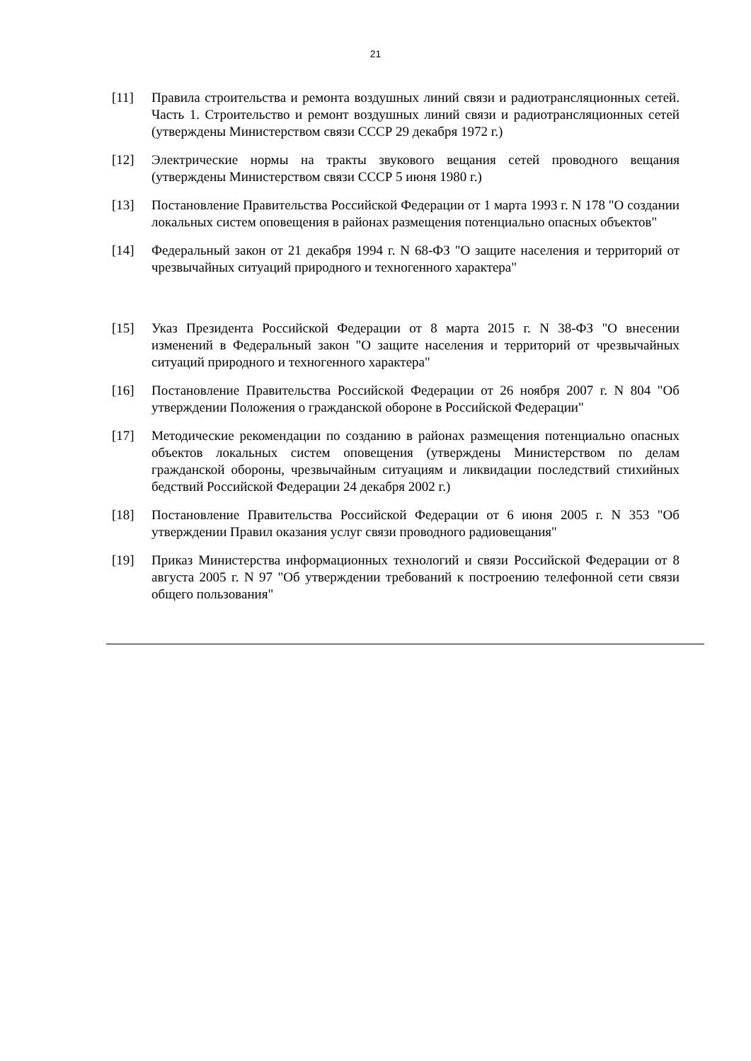21
[11] Правила строительства и ремонта воздушных линий связи и радиотрансляционных сетей. Часть 1. Строительство и ремонт воздушных линий связи и радиотрансляционных сетей (утверждены Министерством связи СССР 29 декабря 1972 г.)
[12] Электрические нормы на тракты звукового вещания сетей проводного вещания (утверждены Министерством связи СССР 5 июня 1980 г.)
[13] Постановление Правительства Российской Федерации от 1 марта 1993 г. N 178 "О создании локальных систем оповещения в районах размещения потенциально опасных объектов"
[14] Федеральный закон от 21 декабря 1994 г. N 68-ФЗ "О защите населения и территорий от чрезвычайных ситуаций природного и техногенного характера"
[15] Указ Президента Российской Федерации от 8 марта 2015 г. N 38-ФЗ "О внесении изменений в Федеральный закон "О защите населения и территорий от чрезвычайных ситуаций природного и техногенного характера"
[16] Постановление Правительства Российской Федерации от 26 ноября 2007 г. N 804 "Об утверждении Положения о гражданской обороне в Российской Федерации"
[17] Методические рекомендации по созданию в районах размещения потенциально опасных объектов локальных систем оповещения (утверждены Министерством по делам гражданской обороны, чрезвычайным ситуациям и ликвидации последствий стихийных бедствий Российской Федерации 24 декабря 2002 г.)
[18] Постановление Правительства Российской Федерации от 6 июня 2005 г. N 353 "Об утверждении Правил оказания услуг связи проводного радиовещания"
[19] Приказ Министерства информационных технологий и связи Российской Федерации от 8 августа 2005 г. N 97 "Об утверждении требований к построению телефонной сети связи общего пользования"